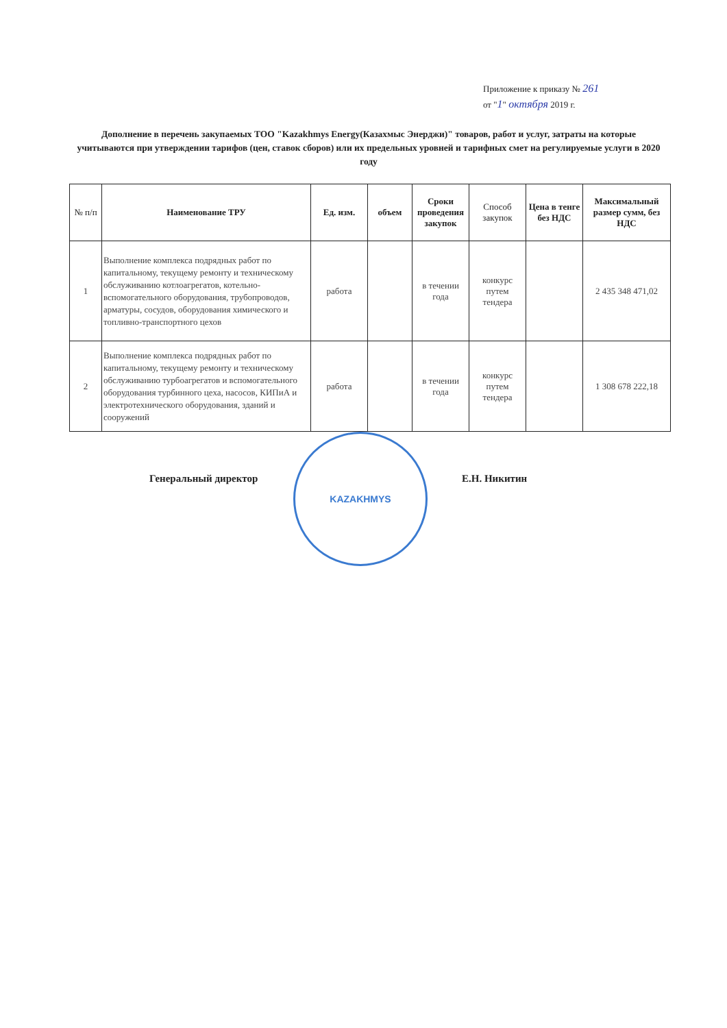Приложение к приказу № 261
от "1" октября 2019 г.
Дополнение в перечень закупаемых ТОО "Kazakhmys Energy(Казахмыс Энерджи)" товаров, работ и услуг, затраты на которые учитываются при утверждении тарифов (цен, ставок сборов) или их предельных уровней и тарифных смет на регулируемые услуги в 2020 году
| № п/п | Наименование ТРУ | Ед. изм. | объем | Сроки проведения закупок | Способ закупок | Цена в тенге без НДС | Максимальный размер сумм, без НДС |
| --- | --- | --- | --- | --- | --- | --- | --- |
| 1 | Выполнение комплекса подрядных работ по капитальному, текущему ремонту и техническому обслуживанию котлоагрегатов, котельно-вспомогательного оборудования, трубопроводов, арматуры, сосудов, оборудования химического и топливно-транспортного цехов | работа | | в течении года | конкурс путем тендера | | 2 435 348 471,02 |
| 2 | Выполнение комплекса подрядных работ по капитальному, текущему ремонту и техническому обслуживанию турбоагрегатов и вспомогательного оборудования турбинного цеха, насосов, КИПиА и электротехнического оборудования, зданий и сооружений | работа | | в течении года | конкурс путем тендера | | 1 308 678 222,18 |
Генеральный директор
KAZAKHMYS
Е.Н. Никитин